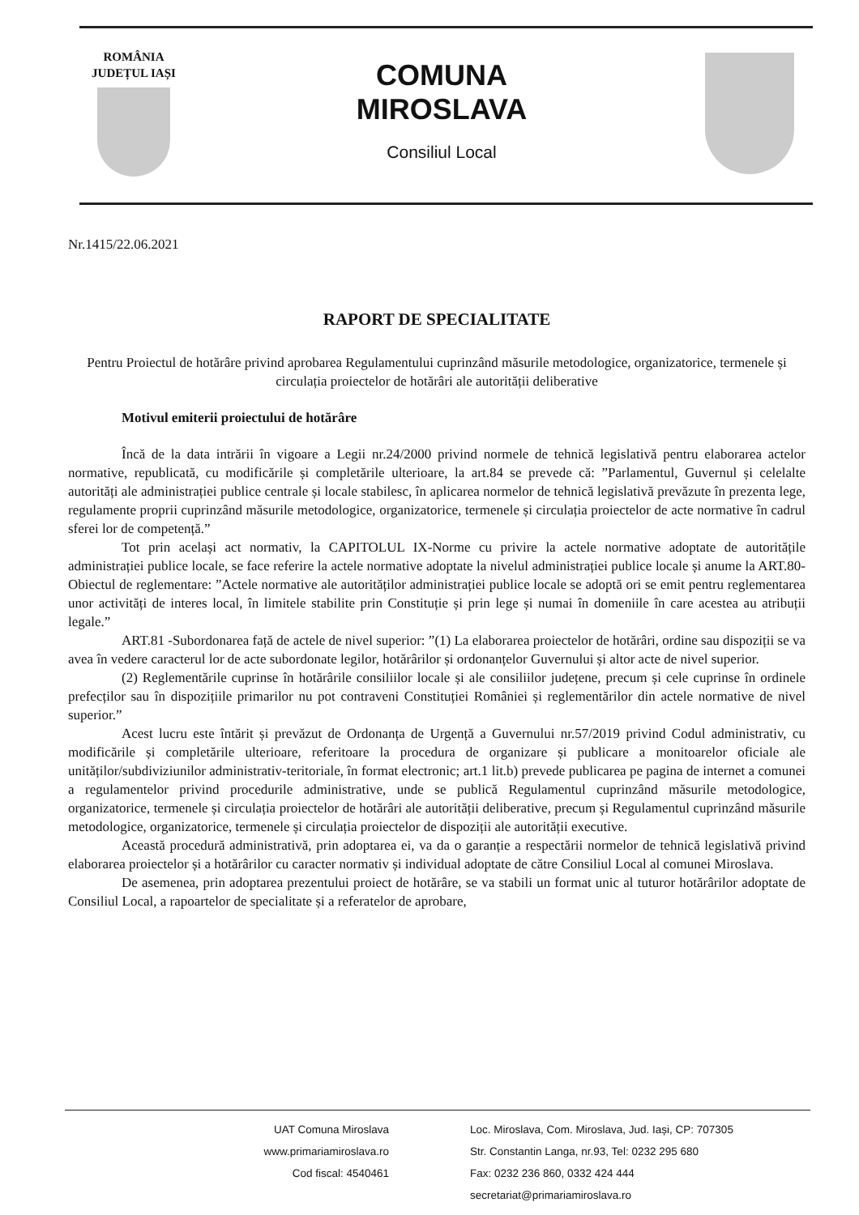ROMÂNIA
JUDEȚUL IAȘI
COMUNA
MIROSLAVA
Consiliul Local
Nr.1415/22.06.2021
RAPORT DE SPECIALITATE
Pentru Proiectul de hotărâre privind aprobarea Regulamentului cuprinzând măsurile metodologice, organizatorice, termenele și circulația proiectelor de hotărâri ale autorității deliberative
Motivul emiterii proiectului de hotărâre
Încă de la data intrării în vigoare a Legii nr.24/2000 privind normele de tehnică legislativă pentru elaborarea actelor normative, republicată, cu modificările și completările ulterioare, la art.84 se prevede că: ”Parlamentul, Guvernul și celelalte autorități ale administrației publice centrale și locale stabilesc, în aplicarea normelor de tehnică legislativă prevăzute în prezenta lege, regulamente proprii cuprinzând măsurile metodologice, organizatorice, termenele și circulația proiectelor de acte normative în cadrul sferei lor de competență.”
Tot prin același act normativ, la CAPITOLUL IX-Norme cu privire la actele normative adoptate de autoritățile administrației publice locale, se face referire la actele normative adoptate la nivelul administrației publice locale și anume la ART.80-Obiectul de reglementare: ”Actele normative ale autorităților administrației publice locale se adoptă ori se emit pentru reglementarea unor activități de interes local, în limitele stabilite prin Constituție și prin lege și numai în domeniile în care acestea au atribuții legale.”
ART.81 -Subordonarea față de actele de nivel superior: ”(1) La elaborarea proiectelor de hotărâri, ordine sau dispoziții se va avea în vedere caracterul lor de acte subordonate legilor, hotărârilor și ordonanțelor Guvernului și altor acte de nivel superior.
(2) Reglementările cuprinse în hotărârile consiliilor locale și ale consiliilor județene, precum și cele cuprinse în ordinele prefecților sau în dispozițiile primarilor nu pot contraveni Constituției României și reglementărilor din actele normative de nivel superior.”
Acest lucru este întărit și prevăzut de Ordonanța de Urgență a Guvernului nr.57/2019 privind Codul administrativ, cu modificările și completările ulterioare, referitoare la procedura de organizare și publicare a monitoarelor oficiale ale unităților/subdiviziunilor administrativ-teritoriale, în format electronic; art.1 lit.b) prevede publicarea pe pagina de internet a comunei a regulamentelor privind procedurile administrative, unde se publică Regulamentul cuprinzând măsurile metodologice, organizatorice, termenele și circulația proiectelor de hotărâri ale autorității deliberative, precum și Regulamentul cuprinzând măsurile metodologice, organizatorice, termenele și circulația proiectelor de dispoziții ale autorității executive.
Această procedură administrativă, prin adoptarea ei, va da o garanție a respectării normelor de tehnică legislativă privind elaborarea proiectelor și a hotărârilor cu caracter normativ și individual adoptate de către Consiliul Local al comunei Miroslava.
De asemenea, prin adoptarea prezentului proiect de hotărâre, se va stabili un format unic al tuturor hotărârilor adoptate de Consiliul Local, a rapoartelor de specialitate și a referatelor de aprobare,
UAT Comuna Miroslava
www.primariamiroslava.ro
Cod fiscal: 4540461
Loc. Miroslava, Com. Miroslava, Jud. Iași, CP: 707305
Str. Constantin Langa, nr.93, Tel: 0232 295 680
Fax: 0232 236 860, 0332 424 444
secretariat@primariamiroslava.ro